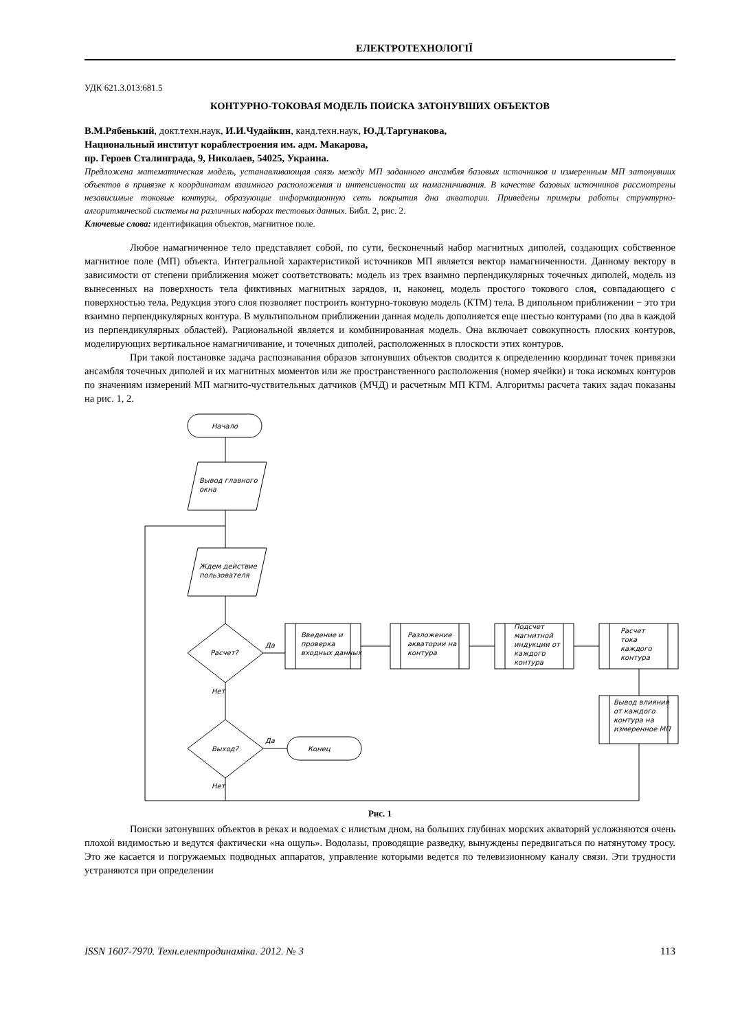ЕЛЕКТРОТЕХНОЛОГІЇ
УДК 621.3.013:681.5
КОНТУРНО-ТОКОВАЯ МОДЕЛЬ ПОИСКА ЗАТОНУВШИХ ОБЪЕКТОВ
В.М.Рябенький, докт.техн.наук, И.И.Чудайкин, канд.техн.наук, Ю.Д.Таргунакова,
Национальный институт кораблестроения им. адм. Макарова,
пр. Героев Сталинграда, 9, Николаев, 54025, Украина.
Предложена математическая модель, устанавливающая связь между МП заданного ансамбля базовых источников и измеренным МП затонувших объектов в привязке к координатам взаимного расположения и интенсивности их намагничивания. В качестве базовых источников рассмотрены независимые токовые контуры, образующие информационную сеть покрытия дна акватории. Приведены примеры работы структурно-алгоритмической системы на различных наборах тестовых данных. Библ. 2, рис. 2.
Ключевые слова: идентификация объектов, магнитное поле.
Любое намагниченное тело представляет собой, по сути, бесконечный набор магнитных диполей, создающих собственное магнитное поле (МП) объекта. Интегральной характеристикой источников МП является вектор намагниченности. Данному вектору в зависимости от степени приближения может соответствовать: модель из трех взаимно перпендикулярных точечных диполей, модель из вынесенных на поверхность тела фиктивных магнитных зарядов, и, наконец, модель простого токового слоя, совпадающего с поверхностью тела. Редукция этого слоя позволяет построить контурно-токовую модель (КТМ) тела. В дипольном приближении − это три взаимно перпендикулярных контура. В мультипольном приближении данная модель дополняется еще шестью контурами (по два в каждой из перпендикулярных областей). Рациональной является и комбинированная модель. Она включает совокупность плоских контуров, моделирующих вертикальное намагничивание, и точечных диполей, расположенных в плоскости этих контуров.
При такой постановке задача распознавания образов затонувших объектов сводится к определению координат точек привязки ансамбля точечных диполей и их магнитных моментов или же пространственного расположения (номер ячейки) и тока искомых контуров по значениям измерений МП магнито-чуствительных датчиков (МЧД) и расчетным МП КТМ. Алгоритмы расчета таких задач показаны на рис. 1, 2.
Начало
Вывод главного
окна
Ждем действие
пользователя
Расчет?
Да
Нет
Выход?
Да
Нет
Введение и
проверка
входных данных
Разложение
акватории на
контура
Подсчет
магнитной
индукции от
каждого
контура
Расчет
тока
каждого
контура
Вывод влияния
от каждого
контура на
измеренное МП
Конец
Рис. 1
Поиски затонувших объектов в реках и водоемах с илистым дном, на больших глубинах морских акваторий усложняются очень плохой видимостью и ведутся фактически «на ощупь». Водолазы, проводящие разведку, вынуждены передвигаться по натянутому тросу. Это же касается и погружаемых подводных аппаратов, управление которыми ведется по телевизионному каналу связи. Эти трудности устраняются при определении
ISSN 1607-7970. Техн.електродинаміка. 2012. № 3 113